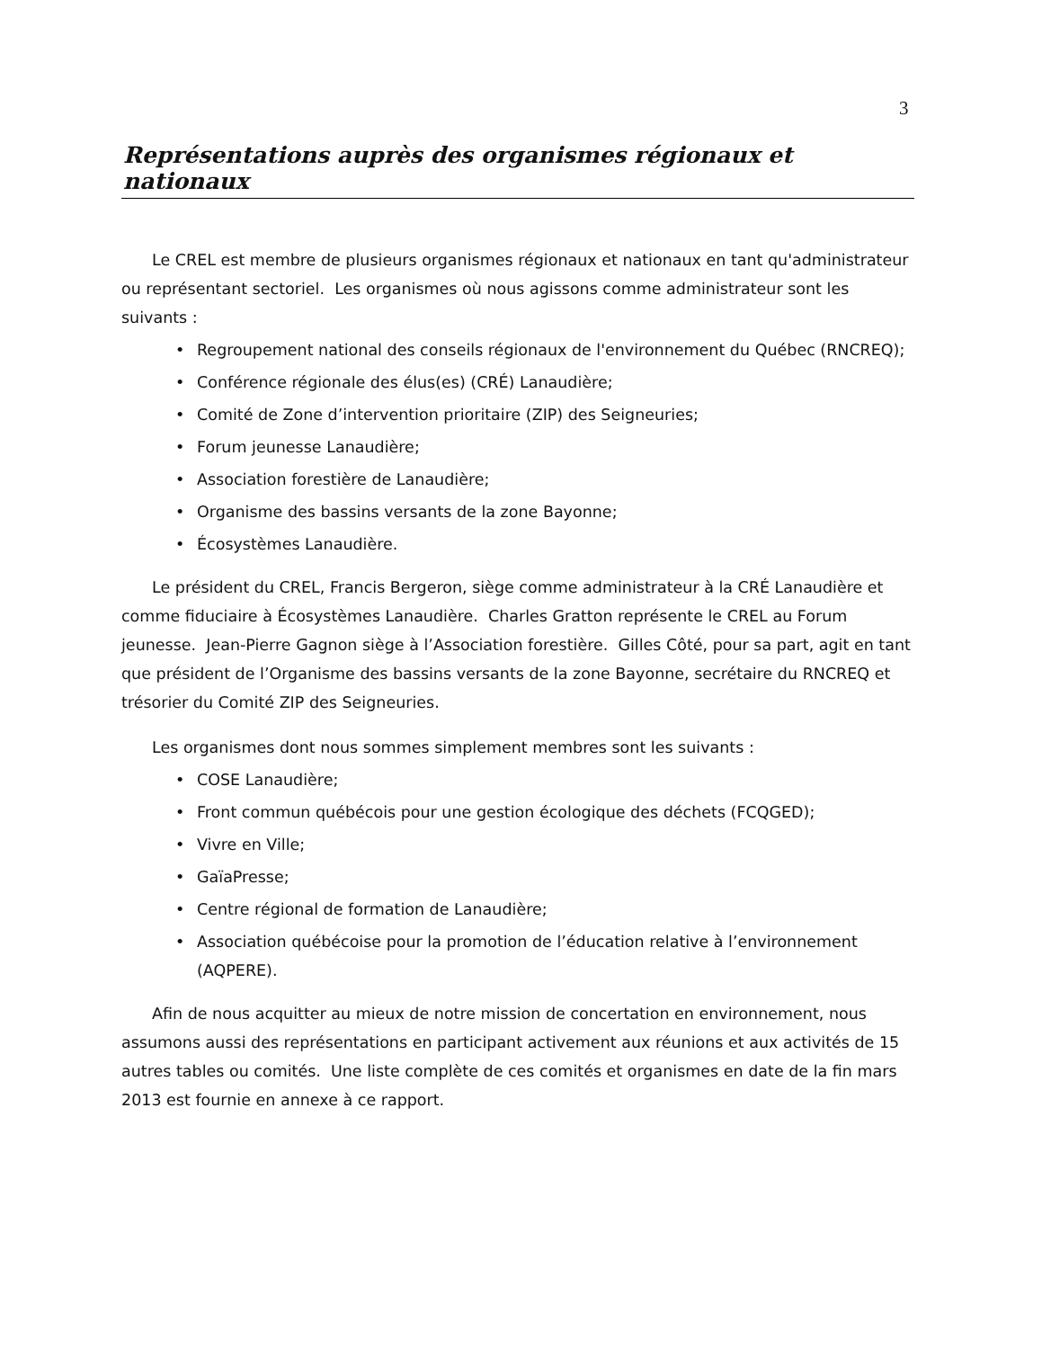3
Représentations auprès des organismes régionaux et nationaux
Le CREL est membre de plusieurs organismes régionaux et nationaux en tant qu'administrateur ou représentant sectoriel. Les organismes où nous agissons comme administrateur sont les suivants :
• Regroupement national des conseils régionaux de l'environnement du Québec (RNCREQ);
• Conférence régionale des élus(es) (CRÉ) Lanaudière;
• Comité de Zone d’intervention prioritaire (ZIP) des Seigneuries;
• Forum jeunesse Lanaudière;
• Association forestière de Lanaudière;
• Organisme des bassins versants de la zone Bayonne;
• Écosystèmes Lanaudière.
Le président du CREL, Francis Bergeron, siège comme administrateur à la CRÉ Lanaudière et comme fiduciaire à Écosystèmes Lanaudière. Charles Gratton représente le CREL au Forum jeunesse. Jean-Pierre Gagnon siège à l’Association forestière. Gilles Côté, pour sa part, agit en tant que président de l’Organisme des bassins versants de la zone Bayonne, secrétaire du RNCREQ et trésorier du Comité ZIP des Seigneuries.
Les organismes dont nous sommes simplement membres sont les suivants :
• COSE Lanaudière;
• Front commun québécois pour une gestion écologique des déchets (FCQGED);
• Vivre en Ville;
• GaïaPresse;
• Centre régional de formation de Lanaudière;
• Association québécoise pour la promotion de l’éducation relative à l’environnement (AQPERE).
Afin de nous acquitter au mieux de notre mission de concertation en environnement, nous assumons aussi des représentations en participant activement aux réunions et aux activités de 15 autres tables ou comités. Une liste complète de ces comités et organismes en date de la fin mars 2013 est fournie en annexe à ce rapport.